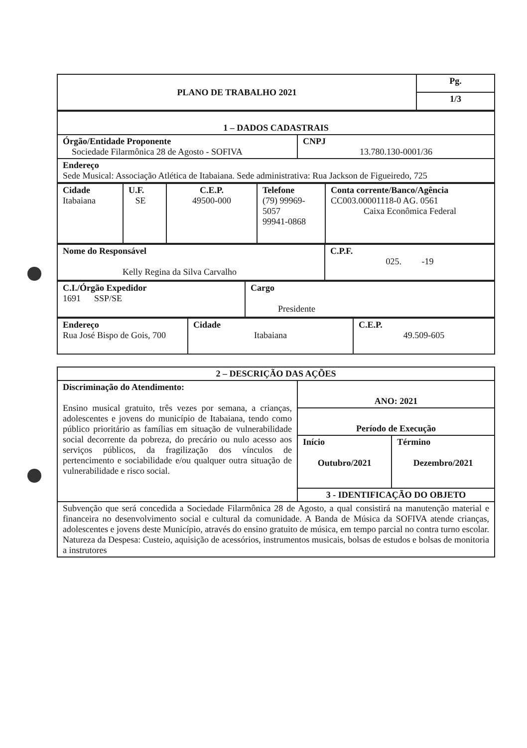| PLANO DE TRABALHO 2021 | Pg. |
| | 1/3 |
| 1 – DADOS CADASTRAIS | |
| Órgão/Entidade Proponente Sociedade Filarmônica 28 de Agosto - SOFIVA | CNPJ 13.780.130-0001/36 |
| Endereço Sede Musical: Associação Atlética de Itabaiana. Sede administrativa: Rua Jackson de Figueiredo, 725 | |
| Cidade Itabaiana | U.F. SE | C.E.P. 49500-000 | Telefone (79) 99969- 5057 99941-0868 | Conta corrente/Banco/Agência CC003.00001118-0 AG. 0561 Caixa Econômica Federal |
| Nome do Responsável Kelly Regina da Silva Carvalho | C.P.F. 025. -19 |
| C.I./Órgão Expedidor 1691 SSP/SE | Cargo Presidente |
| Endereço Rua José Bispo de Gois, 700 | Cidade Itabaiana | C.E.P. 49.509-605 |
| 2 – DESCRIÇÃO DAS AÇÕES | | |
| Discriminação do Atendimento: Ensino musical gratuito, três vezes por semana, a crianças, adolescentes e jovens do município de Itabaiana, tendo como público prioritário as famílias em situação de vulnerabilidade social decorrente da pobreza, do precário ou nulo acesso aos serviços públicos, da fragilização dos vínculos de pertencimento e sociabilidade e/ou qualquer outra situação de vulnerabilidade e risco social. | ANO: 2021 | |
| | Período de Execução | |
| | Início Outubro/2021 | Término Dezembro/2021 |
| | 3 - IDENTIFICAÇÃO DO OBJETO | |
| Subvenção que será concedida a Sociedade Filarmônica 28 de Agosto, a qual consistirá na manutenção material e financeira no desenvolvimento social e cultural da comunidade. A Banda de Música da SOFIVA atende crianças, adolescentes e jovens deste Município, através do ensino gratuito de música, em tempo parcial no contra turno escolar. Natureza da Despesa: Custeio, aquisição de acessórios, instrumentos musicais, bolsas de estudos e bolsas de monitoria a instrutores | | |